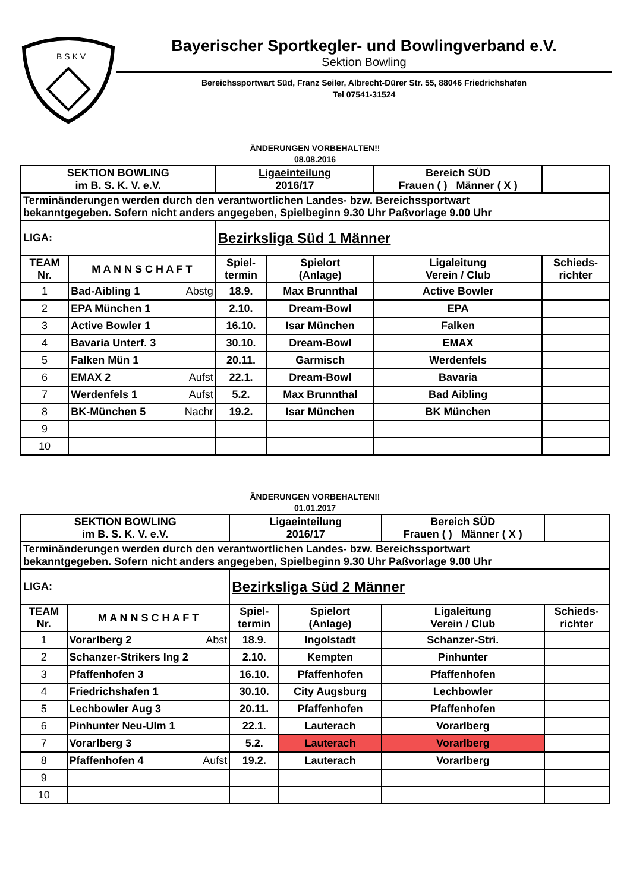B S K V
Bayerischer Sportkegler- und Bowlingverband e.V.
Sektion Bowling
Bereichssportwart Süd, Franz Seiler, Albrecht-Dürer Str. 55, 88046 Friedrichshafen
Tel 07541-31524
ÄNDERUNGEN VORBEHALTEN!!
08.08.2016
| SEKTION BOWLING im B. S. K. V. e.V. | | Ligaeinteilung 2016/17 | | Bereich SÜD Frauen ( ) Männer ( X ) | |
| Terminänderungen werden durch den verantwortlichen Landes- bzw. Bereichssportwart bekanntgegeben. Sofern nicht anders angegeben, Spielbeginn 9.30 Uhr Paßvorlage 9.00 Uhr | | | | | |
| LIGA: | | Bezirksliga Süd 1 Männer | | | |
| TEAM Nr. | M A N N S C H A F T | Spiel- termin | Spielort (Anlage) | Ligaleitung Verein / Club | Schieds- richter |
| 1 | Bad-Aibling 1 Abstg | 18.9. | Max Brunnthal | Active Bowler | |
| 2 | EPA München 1 | 2.10. | Dream-Bowl | EPA | |
| 3 | Active Bowler 1 | 16.10. | Isar München | Falken | |
| 4 | Bavaria Unterf. 3 | 30.10. | Dream-Bowl | EMAX | |
| 5 | Falken Mün 1 | 20.11. | Garmisch | Werdenfels | |
| 6 | EMAX 2 Aufst | 22.1. | Dream-Bowl | Bavaria | |
| 7 | Werdenfels 1 Aufst | 5.2. | Max Brunnthal | Bad Aibling | |
| 8 | BK-München 5 Nachr | 19.2. | Isar München | BK München | |
| 9 | | | | | |
| 10 | | | | | |
ÄNDERUNGEN VORBEHALTEN!!
01.01.2017
| SEKTION BOWLING im B. S. K. V. e.V. | | Ligaeinteilung 2016/17 | | Bereich SÜD Frauen ( ) Männer ( X ) | |
| Terminänderungen werden durch den verantwortlichen Landes- bzw. Bereichssportwart bekanntgegeben. Sofern nicht anders angegeben, Spielbeginn 9.30 Uhr Paßvorlage 9.00 Uhr | | | | | |
| LIGA: | | Bezirksliga Süd 2 Männer | | | |
| TEAM Nr. | M A N N S C H A F T | Spiel- termin | Spielort (Anlage) | Ligaleitung Verein / Club | Schieds- richter |
| 1 | Vorarlberg 2 Abst | 18.9. | Ingolstadt | Schanzer-Stri. | |
| 2 | Schanzer-Strikers Ing 2 | 2.10. | Kempten | Pinhunter | |
| 3 | Pfaffenhofen 3 | 16.10. | Pfaffenhofen | Pfaffenhofen | |
| 4 | Friedrichshafen 1 | 30.10. | City Augsburg | Lechbowler | |
| 5 | Lechbowler Aug 3 | 20.11. | Pfaffenhofen | Pfaffenhofen | |
| 6 | Pinhunter Neu-Ulm 1 | 22.1. | Lauterach | Vorarlberg | |
| 7 | Vorarlberg 3 | 5.2. | Lauterach | Vorarlberg | |
| 8 | Pfaffenhofen 4 Aufst | 19.2. | Lauterach | Vorarlberg | |
| 9 | | | | | |
| 10 | | | | | |